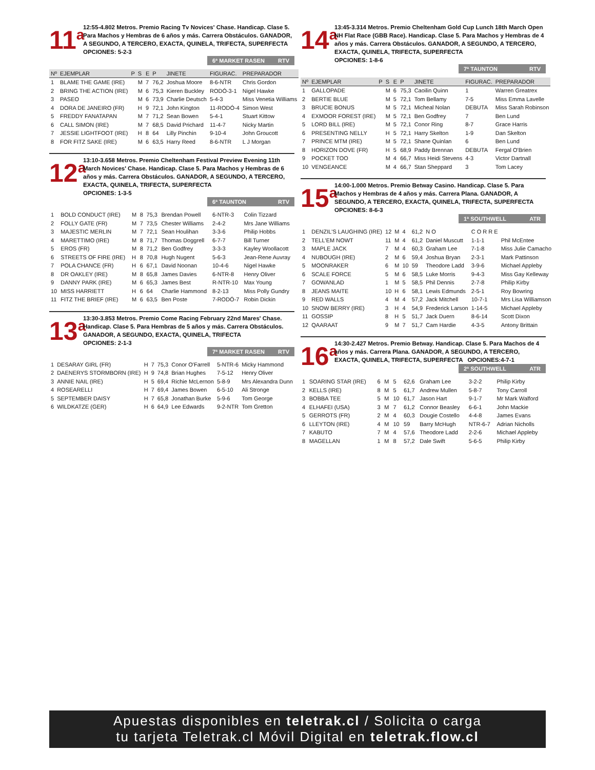11<sup>a</sup>
12:55-4.802 Metros. Premio Racing Tv Novices' Chase. Handicap. Clase 5. Para Machos y Hembras de 6 años y más. Carrera Obstáculos. GANADOR, A SEGUNDO, A TERCERO, EXACTA, QUINELA, TRIFECTA, SUPERFECTA
OPCIONES: 5-2-3
6ª MARKET RASEN RTV
| Nº | EJEMPLAR | P | S | E | P | JINETE | FIGURAC. | PREPARADOR |
| --- | --- | --- | --- | --- | --- | --- | --- | --- |
| 1 | BLAME THE GAME (IRE) | | M | 7 | 76,2 | Joshua Moore | 8-6-NTR | Chris Gordon |
| 2 | BRING THE ACTION (IRE) | | M | 6 | 75,3 | Kieren Buckley | RODÓ-3-1 | Nigel Hawke |
| 3 | PASEO | | M | 6 | 73,9 | Charlie Deutsch | 5-4-3 | Miss Venetia Williams |
| 4 | DORA DE JANEIRO (FR) | | H | 9 | 72,1 | John Kington | 11-RODÓ-4 | Simon West |
| 5 | FREDDY FANATAPAN | | M | 7 | 71,2 | Sean Bowen | 5-4-1 | Stuart Kittow |
| 6 | CALL SIMON (IRE) | | M | 7 | 68,5 | David Prichard | 11-4-7 | Nicky Martin |
| 7 | JESSIE LIGHTFOOT (IRE) | | H | 8 | 64 | Lilly Pinchin | 9-10-4 | John Groucott |
| 8 | FOR FITZ SAKE (IRE) | | M | 6 | 63,5 | Harry Reed | 8-6-NTR | L J Morgan |
12<sup>a</sup>
13:10-3.658 Metros. Premio Cheltenham Festival Preview Evening 11th March Novices' Chase. Handicap. Clase 5. Para Machos y Hembras de 6 años y más. Carrera Obstáculos. GANADOR, A SEGUNDO, A TERCERO, EXACTA, QUINELA, TRIFECTA, SUPERFECTA
OPCIONES: 1-3-5
6ª TAUNTON RTV
| 1 | BOLD CONDUCT (IRE) | M | 8 | 75,3 | Brendan Powell | 6-NTR-3 | Colin Tizzard |
| 2 | FOLLY GATE (FR) | M | 7 | 73,5 | Chester Williams | 2-4-2 | Mrs Jane Williams |
| 3 | MAJESTIC MERLIN | M | 7 | 72,1 | Sean Houlihan | 3-3-6 | Philip Hobbs |
| 4 | MARETTIMO (IRE) | M | 8 | 71,7 | Thomas Doggrell | 6-7-7 | Bill Turner |
| 5 | EROS (FR) | M | 8 | 71,2 | Ben Godfrey | 3-3-3 | Kayley Woollacott |
| 6 | STREETS OF FIRE (IRE) | H | 8 | 70,8 | Hugh Nugent | 5-6-3 | Jean-Rene Auvray |
| 7 | POLA CHANCE (FR) | H | 6 | 67,1 | David Noonan | 10-4-6 | Nigel Hawke |
| 8 | DR OAKLEY (IRE) | M | 8 | 65,8 | James Davies | 6-NTR-8 | Henry Oliver |
| 9 | DANNY PARK (IRE) | M | 6 | 65,3 | James Best | R-NTR-10 | Max Young |
| 10 | MISS HARRIETT | H | 6 | 64 | Charlie Hammond | 8-2-13 | Miss Polly Gundry |
| 11 | FITZ THE BRIEF (IRE) | M | 6 | 63,5 | Ben Poste | 7-RODÓ-7 | Robin Dickin |
13<sup>a</sup>
13:30-3.853 Metros. Premio Come Racing February 22nd Mares' Chase. Handicap. Clase 5. Para Hembras de 5 años y más. Carrera Obstáculos. GANADOR, A SEGUNDO, EXACTA, QUINELA, TRIFECTA
OPCIONES: 2-1-3
7ª MARKET RASEN RTV
| 1 | DESARAY GIRL (FR) | H | 7 | 75,3 | Conor O'Farrell | 5-NTR-6 | Micky Hammond |
| 2 | DAENERYS STORMBORN (IRE) | H | 9 | 74,8 | Brian Hughes | 7-5-12 | Henry Oliver |
| 3 | ANNIE NAIL (IRE) | H | 5 | 69,4 | Richie McLernon | 5-8-9 | Mrs Alexandra Dunn |
| 4 | ROSEARELLI | H | 7 | 69,4 | James Bowen | 6-5-10 | Ali Stronge |
| 5 | SEPTEMBER DAISY | H | 7 | 65,8 | Jonathan Burke | 5-9-6 | Tom George |
| 6 | WILDKATZE (GER) | H | 6 | 64,9 | Lee Edwards | 9-2-NTR | Tom Gretton |
14<sup>a</sup>
13:45-3.314 Metros. Premio Cheltenham Gold Cup Lunch 18th March Open NH Flat Race (GBB Race). Handicap. Clase 5. Para Machos y Hembras de 4 años y más. Carrera Obstáculos. GANADOR, A SEGUNDO, A TERCERO, EXACTA, QUINELA, TRIFECTA, SUPERFECTA
OPCIONES: 1-8-6
7ª TAUNTON RTV
| Nº | EJEMPLAR | P | S | E | P | JINETE | FIGURAC. | PREPARADOR |
| --- | --- | --- | --- | --- | --- | --- | --- | --- |
| 1 | GALLOPADE | | M | 6 | 75,3 | Caoilin Quinn | 1 | Warren Greatrex |
| 2 | BERTIE BLUE | | M | 5 | 72,1 | Tom Bellamy | 7-5 | Miss Emma Lavelle |
| 3 | BRUCIE BONUS | | M | 5 | 72,1 | Micheal Nolan | DEBUTA | Miss Sarah Robinson |
| 4 | EXMOOR FOREST (IRE) | | M | 5 | 72,1 | Ben Godfrey | 7 | Ben Lund |
| 5 | LORD BILL (IRE) | | M | 5 | 72,1 | Conor Ring | 8-7 | Grace Harris |
| 6 | PRESENTING NELLY | | H | 5 | 72,1 | Harry Skelton | 1-9 | Dan Skelton |
| 7 | PRINCE MTM (IRE) | | M | 5 | 72,1 | Shane Quinlan | 6 | Ben Lund |
| 8 | HORIZON DOVE (FR) | | H | 5 | 68,9 | Paddy Brennan | DEBUTA | Fergal O'Brien |
| 9 | POCKET TOO | | M | 4 | 66,7 | Miss Heidi Stevens | 4-3 | Victor Dartnall |
| 10 | VENGEANCE | | M | 4 | 66,7 | Stan Sheppard | 3 | Tom Lacey |
15<sup>a</sup>
14:00-1.000 Metros. Premio Betway Casino. Handicap. Clase 5. Para Machos y Hembras de 4 años y más. Carrera Plana. GANADOR, A SEGUNDO, A TERCERO, EXACTA, QUINELA, TRIFECTA, SUPERFECTA
OPCIONES: 8-6-3
1ª SOUTHWELL ATR
| 1 | DENZIL'S LAUGHING (IRE) | 12 | M | 4 | 61,2 | N O | C O R R E | |
| 2 | TELL'EM NOWT | 11 | M | 4 | 61,2 | Daniel Muscutt | 1-1-1 | Phil McEntee |
| 3 | MAPLE JACK | 7 | M | 4 | 60,3 | Graham Lee | 7-1-8 | Miss Julie Camacho |
| 4 | NUBOUGH (IRE) | 2 | M | 6 | 59,4 | Joshua Bryan | 2-3-1 | Mark Pattinson |
| 5 | MOONRAKER | 6 | M | 10 | 59 | Theodore Ladd | 3-9-6 | Michael Appleby |
| 6 | SCALE FORCE | 5 | M | 6 | 58,5 | Luke Morris | 9-4-3 | Miss Gay Kelleway |
| 7 | GOWANLAD | 1 | M | 5 | 58,5 | Phil Dennis | 2-7-8 | Philip Kirby |
| 8 | JEANS MAITE | 10 | H | 6 | 58,1 | Lewis Edmunds | 2-5-1 | Roy Bowring |
| 9 | RED WALLS | 4 | M | 4 | 57,2 | Jack Mitchell | 10-7-1 | Mrs Lisa Williamson |
| 10 | SNOW BERRY (IRE) | 3 | H | 4 | 54,9 | Frederick Larson | 1-14-5 | Michael Appleby |
| 11 | GOSSIP | 8 | H | 5 | 51,7 | Jack Duern | 8-6-14 | Scott Dixon |
| 12 | QAARAAT | 9 | M | 7 | 51,7 | Cam Hardie | 4-3-5 | Antony Brittain |
16<sup>a</sup>
14:30-2.427 Metros. Premio Betway. Handicap. Clase 5. Para Machos de 4 años y más. Carrera Plana. GANADOR, A SEGUNDO, A TERCERO, EXACTA, QUINELA, TRIFECTA, SUPERFECTA OPCIONES:4-7-1
2ª SOUTHWELL ATR
| 1 | SOARING STAR (IRE) | 6 | M | 5 | 62,6 | Graham Lee | 3-2-2 | Philip Kirby |
| 2 | KELLS (IRE) | 8 | M | 5 | 61,7 | Andrew Mullen | 5-8-7 | Tony Carroll |
| 3 | BOBBA TEE | 5 | M | 10 | 61,7 | Jason Hart | 9-1-7 | Mr Mark Walford |
| 4 | ELHAFEI (USA) | 3 | M | 7 | 61,2 | Connor Beasley | 6-6-1 | John Mackie |
| 5 | GERROTS (FR) | 2 | M | 4 | 60,3 | Dougie Costello | 4-4-8 | James Evans |
| 6 | LLEYTON (IRE) | 4 | M | 10 | 59 | Barry McHugh | NTR-6-7 | Adrian Nicholls |
| 7 | KABUTO | 7 | M | 4 | 57,6 | Theodore Ladd | 2-2-6 | Michael Appleby |
| 8 | MAGELLAN | 1 | M | 8 | 57,2 | Dale Swift | 5-6-5 | Philip Kirby |
Apuestas disponibles en teletrak.cl / Solicita o carga
tu tarjeta Teletrak.cl Móvil Digital en teletrak.flow.cl